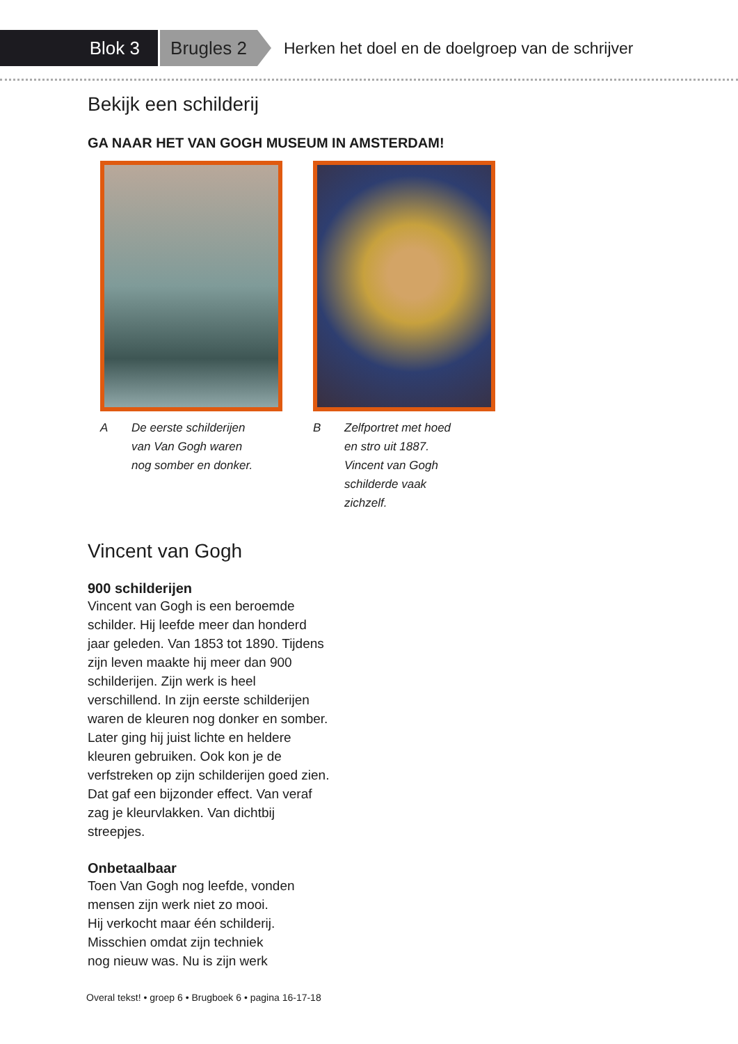Blok 3
Brugles 2
Herken het doel en de doelgroep van de schrijver
Bekijk een schilderij
GA NAAR HET VAN GOGH MUSEUM IN AMSTERDAM!
A De eerste schilderijen
van Van Gogh waren
nog somber en donker.
B Zelfportret met hoed
en stro uit 1887.
Vincent van Gogh
schilderde vaak
zichzelf.
Vincent van Gogh
900 schilderijen
Vincent van Gogh is een beroemde schilder. Hij leefde meer dan honderd jaar geleden. Van 1853 tot 1890. Tijdens zijn leven maakte hij meer dan 900 schilderijen. Zijn werk is heel verschillend. In zijn eerste schilderijen waren de kleuren nog donker en somber. Later ging hij juist lichte en heldere kleuren gebruiken. Ook kon je de verfstreken op zijn schilderijen goed zien. Dat gaf een bijzonder effect. Van veraf zag je kleurvlakken. Van dichtbij streepjes.
Onbetaalbaar
Toen Van Gogh nog leefde, vonden
mensen zijn werk niet zo mooi.
Hij verkocht maar één schilderij.
Misschien omdat zijn techniek
nog nieuw was. Nu is zijn werk
Overal tekst! • groep 6 • Brugboek 6 • pagina 16-17-18